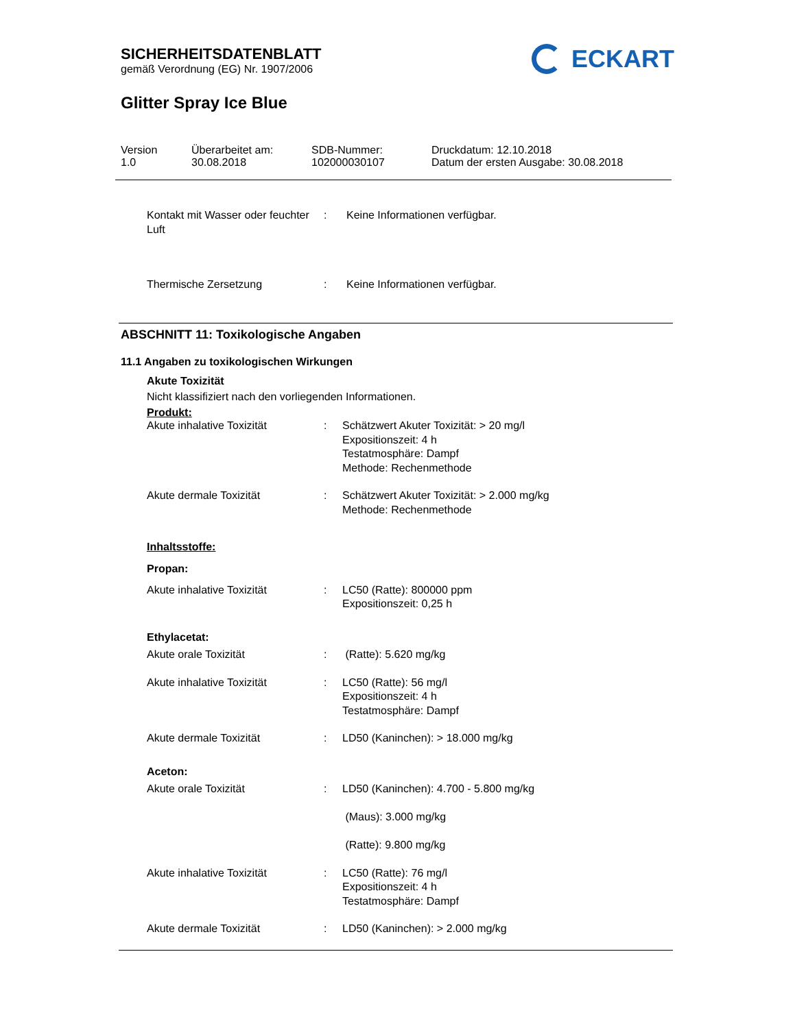SICHERHEITSDATENBLATT
gemäß Verordnung (EG) Nr. 1907/2006
ECKART
Glitter Spray Ice Blue
Version
1.0
Überarbeitet am:
30.08.2018
SDB-Nummer:
102000030107
Druckdatum: 12.10.2018
Datum der ersten Ausgabe: 30.08.2018
| Kontakt mit Wasser oder feuchter Luft | : | Keine Informationen verfügbar. |
| Thermische Zersetzung | : | Keine Informationen verfügbar. |
ABSCHNITT 11: Toxikologische Angaben
11.1 Angaben zu toxikologischen Wirkungen
Akute Toxizität
Nicht klassifiziert nach den vorliegenden Informationen.
Produkt:
| Akute inhalative Toxizität | : | Schätzwert Akuter Toxizität: > 20 mg/l Expositionszeit: 4 h Testatmosphäre: Dampf Methode: Rechenmethode |
| Akute dermale Toxizität | : | Schätzwert Akuter Toxizität: > 2.000 mg/kg Methode: Rechenmethode |
| Inhaltsstoffe: Propan: | | |
| Akute inhalative Toxizität | : | LC50 (Ratte): 800000 ppm Expositionszeit: 0,25 h |
| Ethylacetat: | | |
| Akute orale Toxizität | : | (Ratte): 5.620 mg/kg |
| Akute inhalative Toxizität | : | LC50 (Ratte): 56 mg/l Expositionszeit: 4 h Testatmosphäre: Dampf |
| Akute dermale Toxizität | : | LD50 (Kaninchen): > 18.000 mg/kg |
| Aceton: | | |
| Akute orale Toxizität | : | LD50 (Kaninchen): 4.700 - 5.800 mg/kg (Maus): 3.000 mg/kg (Ratte): 9.800 mg/kg |
| Akute inhalative Toxizität | : | LC50 (Ratte): 76 mg/l Expositionszeit: 4 h Testatmosphäre: Dampf |
| Akute dermale Toxizität | : | LD50 (Kaninchen): > 2.000 mg/kg |